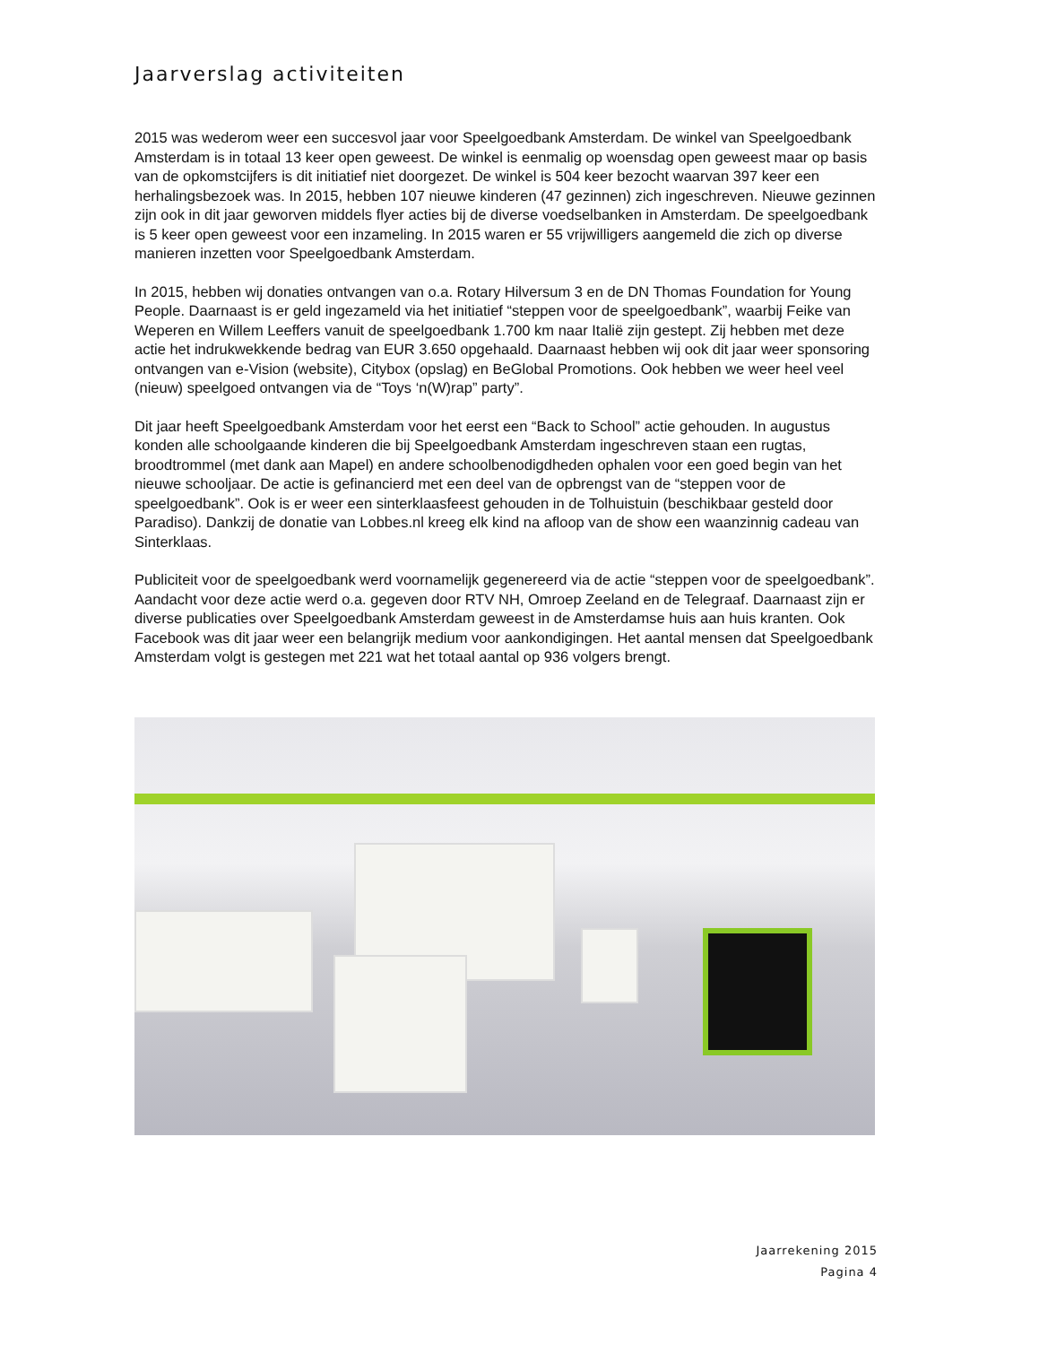Jaarverslag activiteiten
2015 was wederom weer een succesvol jaar voor Speelgoedbank Amsterdam. De winkel van Speelgoedbank Amsterdam is in totaal 13 keer open geweest. De winkel is eenmalig op woensdag open geweest maar op basis van de opkomstcijfers is dit initiatief niet doorgezet. De winkel is 504 keer bezocht waarvan 397 keer een herhalingsbezoek was. In 2015, hebben 107 nieuwe kinderen (47 gezinnen) zich ingeschreven. Nieuwe gezinnen zijn ook in dit jaar geworven middels flyer acties bij de diverse voedselbanken in Amsterdam. De speelgoedbank is 5 keer open geweest voor een inzameling. In 2015 waren er 55 vrijwilligers aangemeld die zich op diverse manieren inzetten voor Speelgoedbank Amsterdam.
In 2015, hebben wij donaties ontvangen van o.a. Rotary Hilversum 3 en de DN Thomas Foundation for Young People. Daarnaast is er geld ingezameld via het initiatief “steppen voor de speelgoedbank”, waarbij Feike van Weperen en Willem Leeffers vanuit de speelgoedbank 1.700 km naar Italië zijn gestept. Zij hebben met deze actie het indrukwekkende bedrag van EUR 3.650 opgehaald. Daarnaast hebben wij ook dit jaar weer sponsoring ontvangen van e-Vision (website), Citybox (opslag) en BeGlobal Promotions. Ook hebben we weer heel veel (nieuw) speelgoed ontvangen via de “Toys ‘n(W)rap” party”.
Dit jaar heeft Speelgoedbank Amsterdam voor het eerst een “Back to School” actie gehouden. In augustus konden alle schoolgaande kinderen die bij Speelgoedbank Amsterdam ingeschreven staan een rugtas, broodtrommel (met dank aan Mapel) en andere schoolbenodigdheden ophalen voor een goed begin van het nieuwe schooljaar. De actie is gefinancierd met een deel van de opbrengst van de “steppen voor de speelgoedbank”. Ook is er weer een sinterklaasfeest gehouden in de Tolhuistuin (beschikbaar gesteld door Paradiso). Dankzij de donatie van Lobbes.nl kreeg elk kind na afloop van de show een waanzinnig cadeau van Sinterklaas.
Publiciteit voor de speelgoedbank werd voornamelijk gegenereerd via de actie “steppen voor de speelgoedbank”. Aandacht voor deze actie werd o.a. gegeven door RTV NH, Omroep Zeeland en de Telegraaf. Daarnaast zijn er diverse publicaties over Speelgoedbank Amsterdam geweest in de Amsterdamse huis aan huis kranten. Ook Facebook was dit jaar weer een belangrijk medium voor aankondigingen. Het aantal mensen dat Speelgoedbank Amsterdam volgt is gestegen met 221 wat het totaal aantal op 936 volgers brengt.
Jaarrekening 2015
Pagina 4